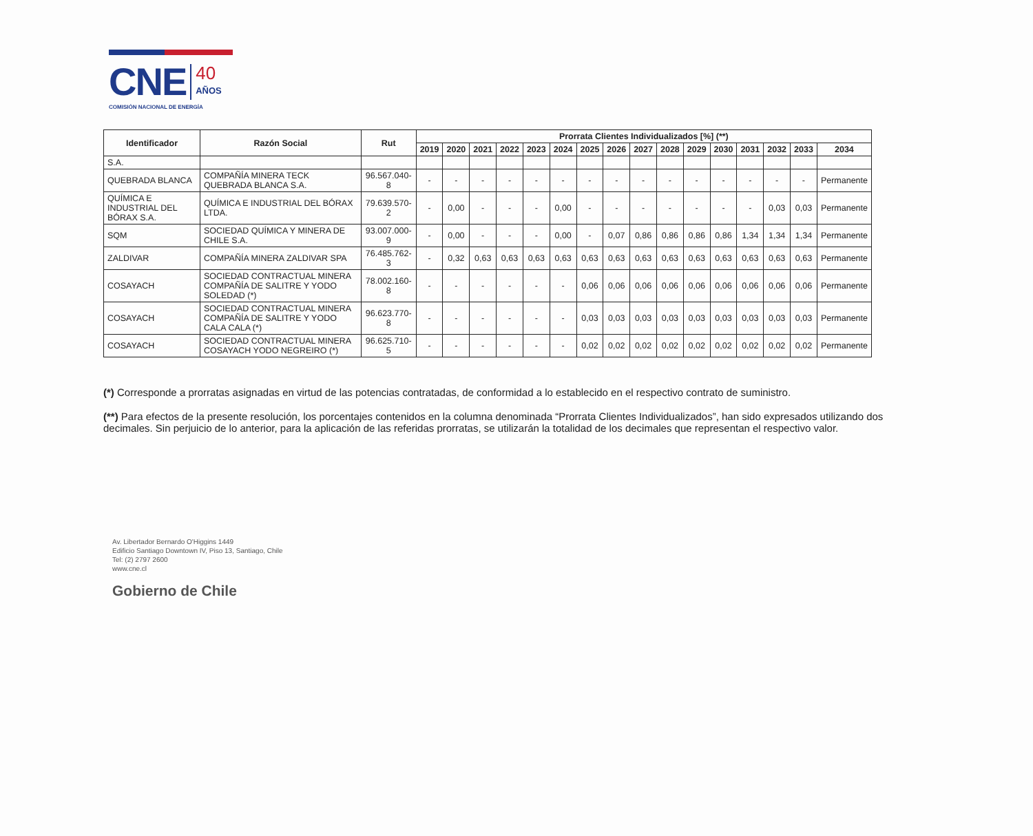CNE 40
AÑOS
COMISIÓN NACIONAL DE ENERGÍA
| Identificador | Razón Social | Rut | Prorrata Clientes Individualizados [%] (**) | | | | | | | | | | | | | | | |
| --- | --- | --- | --- | --- | --- | --- | --- | --- | --- | --- | --- | --- | --- | --- | --- | --- | --- | --- |
| | | | 2019 | 2020 | 2021 | 2022 | 2023 | 2024 | 2025 | 2026 | 2027 | 2028 | 2029 | 2030 | 2031 | 2032 | 2033 | 2034 |
| S.A. | | | | | | | | | | | | | | | | | | |
| QUEBRADA BLANCA | COMPAÑÍA MINERA TECK QUEBRADA BLANCA S.A. | 96.567.040-8 | - | - | - | - | - | - | - | - | - | - | - | - | - | - | - | Permanente |
| QUÍMICA E INDUSTRIAL DEL BÓRAX S.A. | QUÍMICA E INDUSTRIAL DEL BÓRAX LTDA. | 79.639.570-2 | - | 0,00 | - | - | - | 0,00 | - | - | - | - | - | - | - | 0,03 | 0,03 | Permanente |
| SQM | SOCIEDAD QUÍMICA Y MINERA DE CHILE S.A. | 93.007.000-9 | - | 0,00 | - | - | - | 0,00 | - | 0,07 | 0,86 | 0,86 | 0,86 | 0,86 | 1,34 | 1,34 | 1,34 | Permanente |
| ZALDIVAR | COMPAÑÍA MINERA ZALDIVAR SPA | 76.485.762-3 | - | 0,32 | 0,63 | 0,63 | 0,63 | 0,63 | 0,63 | 0,63 | 0,63 | 0,63 | 0,63 | 0,63 | 0,63 | 0,63 | 0,63 | Permanente |
| COSAYACH | SOCIEDAD CONTRACTUAL MINERA COMPAÑÍA DE SALITRE Y YODO SOLEDAD (*) | 78.002.160-8 | - | - | - | - | - | - | 0,06 | 0,06 | 0,06 | 0,06 | 0,06 | 0,06 | 0,06 | 0,06 | 0,06 | Permanente |
| COSAYACH | SOCIEDAD CONTRACTUAL MINERA COMPAÑÍA DE SALITRE Y YODO CALA CALA (*) | 96.623.770-8 | - | - | - | - | - | - | 0,03 | 0,03 | 0,03 | 0,03 | 0,03 | 0,03 | 0,03 | 0,03 | 0,03 | Permanente |
| COSAYACH | SOCIEDAD CONTRACTUAL MINERA COSAYACH YODO NEGREIRO (*) | 96.625.710-5 | - | - | - | - | - | - | 0,02 | 0,02 | 0,02 | 0,02 | 0,02 | 0,02 | 0,02 | 0,02 | 0,02 | Permanente |
(*) Corresponde a prorratas asignadas en virtud de las potencias contratadas, de conformidad a lo establecido en el respectivo contrato de suministro.
(**) Para efectos de la presente resolución, los porcentajes contenidos en la columna denominada “Prorrata Clientes Individualizados”, han sido expresados utilizando dos decimales. Sin perjuicio de lo anterior, para la aplicación de las referidas prorratas, se utilizarán la totalidad de los decimales que representan el respectivo valor.
Av. Libertador Bernardo O'Higgins 1449
Edificio Santiago Downtown IV, Piso 13, Santiago, Chile
Tel: (2) 2797 2600
www.cne.cl
Gobierno de Chile